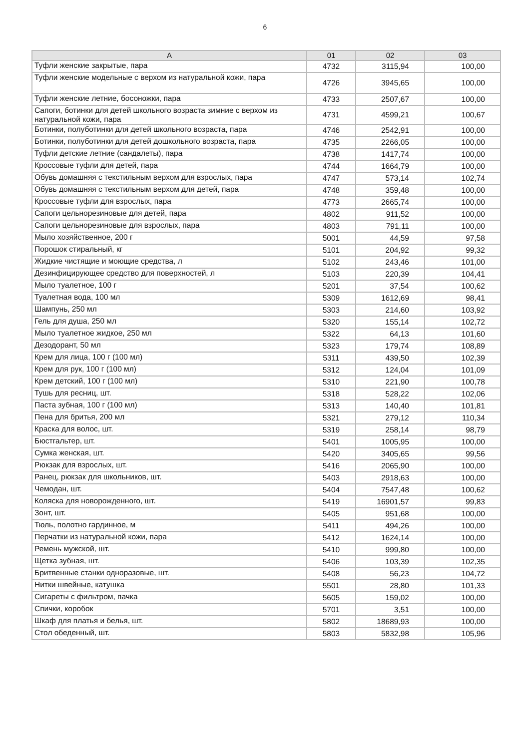6
| А | 01 | 02 | 03 |
| --- | --- | --- | --- |
| Туфли женские закрытые, пара | 4732 | 3115,94 | 100,00 |
| Туфли женские модельные с верхом из натуральной кожи, пара | 4726 | 3945,65 | 100,00 |
| Туфли женские летние, босоножки, пара | 4733 | 2507,67 | 100,00 |
| Сапоги, ботинки для детей школьного возраста зимние с верхом из натуральной кожи, пара | 4731 | 4599,21 | 100,67 |
| Ботинки, полуботинки для детей школьного возраста, пара | 4746 | 2542,91 | 100,00 |
| Ботинки, полуботинки для детей дошкольного возраста, пара | 4735 | 2266,05 | 100,00 |
| Туфли детские летние (сандалеты), пара | 4738 | 1417,74 | 100,00 |
| Кроссовые туфли для детей, пара | 4744 | 1664,79 | 100,00 |
| Обувь домашняя с текстильным верхом для взрослых, пара | 4747 | 573,14 | 102,74 |
| Обувь домашняя с текстильным верхом для детей, пара | 4748 | 359,48 | 100,00 |
| Кроссовые туфли для взрослых, пара | 4773 | 2665,74 | 100,00 |
| Сапоги цельнорезиновые для детей, пара | 4802 | 911,52 | 100,00 |
| Сапоги цельнорезиновые для взрослых, пара | 4803 | 791,11 | 100,00 |
| Мыло хозяйственное, 200 г | 5001 | 44,59 | 97,58 |
| Порошок стиральный, кг | 5101 | 204,92 | 99,32 |
| Жидкие чистящие и моющие средства, л | 5102 | 243,46 | 101,00 |
| Дезинфицирующее средство для поверхностей, л | 5103 | 220,39 | 104,41 |
| Мыло туалетное, 100 г | 5201 | 37,54 | 100,62 |
| Туалетная вода, 100 мл | 5309 | 1612,69 | 98,41 |
| Шампунь, 250 мл | 5303 | 214,60 | 103,92 |
| Гель для душа, 250 мл | 5320 | 155,14 | 102,72 |
| Мыло туалетное жидкое, 250 мл | 5322 | 64,13 | 101,60 |
| Дезодорант, 50 мл | 5323 | 179,74 | 108,89 |
| Крем для лица, 100 г (100 мл) | 5311 | 439,50 | 102,39 |
| Крем для рук, 100 г (100 мл) | 5312 | 124,04 | 101,09 |
| Крем детский, 100 г (100 мл) | 5310 | 221,90 | 100,78 |
| Тушь для ресниц, шт. | 5318 | 528,22 | 102,06 |
| Паста зубная, 100 г (100 мл) | 5313 | 140,40 | 101,81 |
| Пена для бритья, 200 мл | 5321 | 279,12 | 110,34 |
| Краска для волос, шт. | 5319 | 258,14 | 98,79 |
| Бюстгальтер, шт. | 5401 | 1005,95 | 100,00 |
| Сумка женская, шт. | 5420 | 3405,65 | 99,56 |
| Рюкзак для взрослых, шт. | 5416 | 2065,90 | 100,00 |
| Ранец, рюкзак для школьников, шт. | 5403 | 2918,63 | 100,00 |
| Чемодан, шт. | 5404 | 7547,48 | 100,62 |
| Коляска для новорожденного, шт. | 5419 | 16901,57 | 99,83 |
| Зонт, шт. | 5405 | 951,68 | 100,00 |
| Тюль, полотно гардинное, м | 5411 | 494,26 | 100,00 |
| Перчатки из натуральной кожи, пара | 5412 | 1624,14 | 100,00 |
| Ремень мужской, шт. | 5410 | 999,80 | 100,00 |
| Щетка зубная, шт. | 5406 | 103,39 | 102,35 |
| Бритвенные станки одноразовые, шт. | 5408 | 56,23 | 104,72 |
| Нитки швейные, катушка | 5501 | 28,80 | 101,33 |
| Сигареты с фильтром, пачка | 5605 | 159,02 | 100,00 |
| Спички, коробок | 5701 | 3,51 | 100,00 |
| Шкаф для платья и белья, шт. | 5802 | 18689,93 | 100,00 |
| Стол обеденный, шт. | 5803 | 5832,98 | 105,96 |